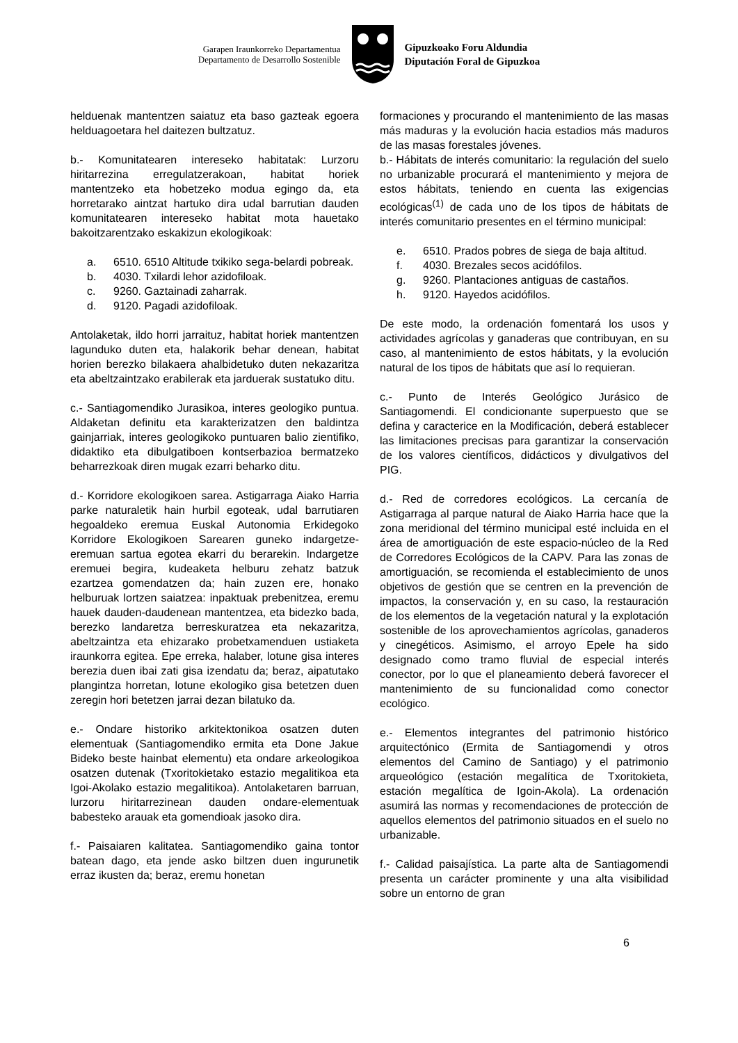Garapen Iraunkorreko Departamentua
Departamento de Desarrollo Sostenible
Gipuzkoako Foru Aldundia
Diputación Foral de Gipuzkoa
helduenak mantentzen saiatuz eta baso gazteak egoera helduagoetara hel daitezen bultzatuz.
b.- Komunitatearen intereseko habitatak: Lurzoru hiritarrezina erregulatzerakoan, habitat horiek mantentzeko eta hobetzeko modua egingo da, eta horretarako aintzat hartuko dira udal barrutian dauden komunitatearen intereseko habitat mota hauetako bakoitzarentzako eskakizun ekologikoak:
a. 6510. 6510 Altitude txikiko sega-belardi pobreak.
b. 4030. Txilardi lehor azidofiloak.
c. 9260. Gaztainadi zaharrak.
d. 9120. Pagadi azidofiloak.
Antolaketak, ildo horri jarraituz, habitat horiek mantentzen lagunduko duten eta, halakorik behar denean, habitat horien berezko bilakaera ahalbidetuko duten nekazaritza eta abeltzaintzako erabilerak eta jarduerak sustatuko ditu.
c.- Santiagomendiko Jurasikoa, interes geologiko puntua. Aldaketan definitu eta karakterizatzen den baldintza gainjarriak, interes geologikoko puntuaren balio zientifiko, didaktiko eta dibulgatiboen kontserbazioa bermatzeko beharrezkoak diren mugak ezarri beharko ditu.
d.- Korridore ekologikoen sarea. Astigarraga Aiako Harria parke naturaletik hain hurbil egoteak, udal barrutiaren hegoaldeko eremua Euskal Autonomia Erkidegoko Korridore Ekologikoen Sarearen guneko indargetze-eremuan sartua egotea ekarri du berarekin. Indargetze eremuei begira, kudeaketa helburu zehatz batzuk ezartzea gomendatzen da; hain zuzen ere, honako helburuak lortzen saiatzea: inpaktuak prebenitzea, eremu hauek dauden-daudenean mantentzea, eta bidezko bada, berezko landaretza berreskuratzea eta nekazaritza, abeltzaintza eta ehizarako probetxamenduen ustiaketa iraunkorra egitea. Epe erreka, halaber, lotune gisa interes berezia duen ibai zati gisa izendatu da; beraz, aipatutako plangintza horretan, lotune ekologiko gisa betetzen duen zeregin hori betetzen jarrai dezan bilatuko da.
e.- Ondare historiko arkitektonikoa osatzen duten elementuak (Santiagomendiko ermita eta Done Jakue Bideko beste hainbat elementu) eta ondare arkeologikoa osatzen dutenak (Txoritokietako estazio megalitikoa eta Igoi-Akolako estazio megalitikoa). Antolaketaren barruan, lurzoru hiritarrezinean dauden ondare-elementuak babesteko arauak eta gomendioak jasoko dira.
f.- Paisaiaren kalitatea. Santiagomendiko gaina tontor batean dago, eta jende asko biltzen duen ingurunetik erraz ikusten da; beraz, eremu honetan
formaciones y procurando el mantenimiento de las masas más maduras y la evolución hacia estadios más maduros de las masas forestales jóvenes.
b.- Hábitats de interés comunitario: la regulación del suelo no urbanizable procurará el mantenimiento y mejora de estos hábitats, teniendo en cuenta las exigencias ecológicas<sup>(1)</sup> de cada uno de los tipos de hábitats de interés comunitario presentes en el término municipal:
e. 6510. Prados pobres de siega de baja altitud.
f. 4030. Brezales secos acidófilos.
g. 9260. Plantaciones antiguas de castaños.
h. 9120. Hayedos acidófilos.
De este modo, la ordenación fomentará los usos y actividades agrícolas y ganaderas que contribuyan, en su caso, al mantenimiento de estos hábitats, y la evolución natural de los tipos de hábitats que así lo requieran.
c.- Punto de Interés Geológico Jurásico de Santiagomendi. El condicionante superpuesto que se defina y caracterice en la Modificación, deberá establecer las limitaciones precisas para garantizar la conservación de los valores científicos, didácticos y divulgativos del PIG.
d.- Red de corredores ecológicos. La cercanía de Astigarraga al parque natural de Aiako Harria hace que la zona meridional del término municipal esté incluida en el área de amortiguación de este espacio-núcleo de la Red de Corredores Ecológicos de la CAPV. Para las zonas de amortiguación, se recomienda el establecimiento de unos objetivos de gestión que se centren en la prevención de impactos, la conservación y, en su caso, la restauración de los elementos de la vegetación natural y la explotación sostenible de los aprovechamientos agrícolas, ganaderos y cinegéticos. Asimismo, el arroyo Epele ha sido designado como tramo fluvial de especial interés conector, por lo que el planeamiento deberá favorecer el mantenimiento de su funcionalidad como conector ecológico.
e.- Elementos integrantes del patrimonio histórico arquitectónico (Ermita de Santiagomendi y otros elementos del Camino de Santiago) y el patrimonio arqueológico (estación megalítica de Txoritokieta, estación megalítica de Igoin-Akola). La ordenación asumirá las normas y recomendaciones de protección de aquellos elementos del patrimonio situados en el suelo no urbanizable.
f.- Calidad paisajística. La parte alta de Santiagomendi presenta un carácter prominente y una alta visibilidad sobre un entorno de gran
6